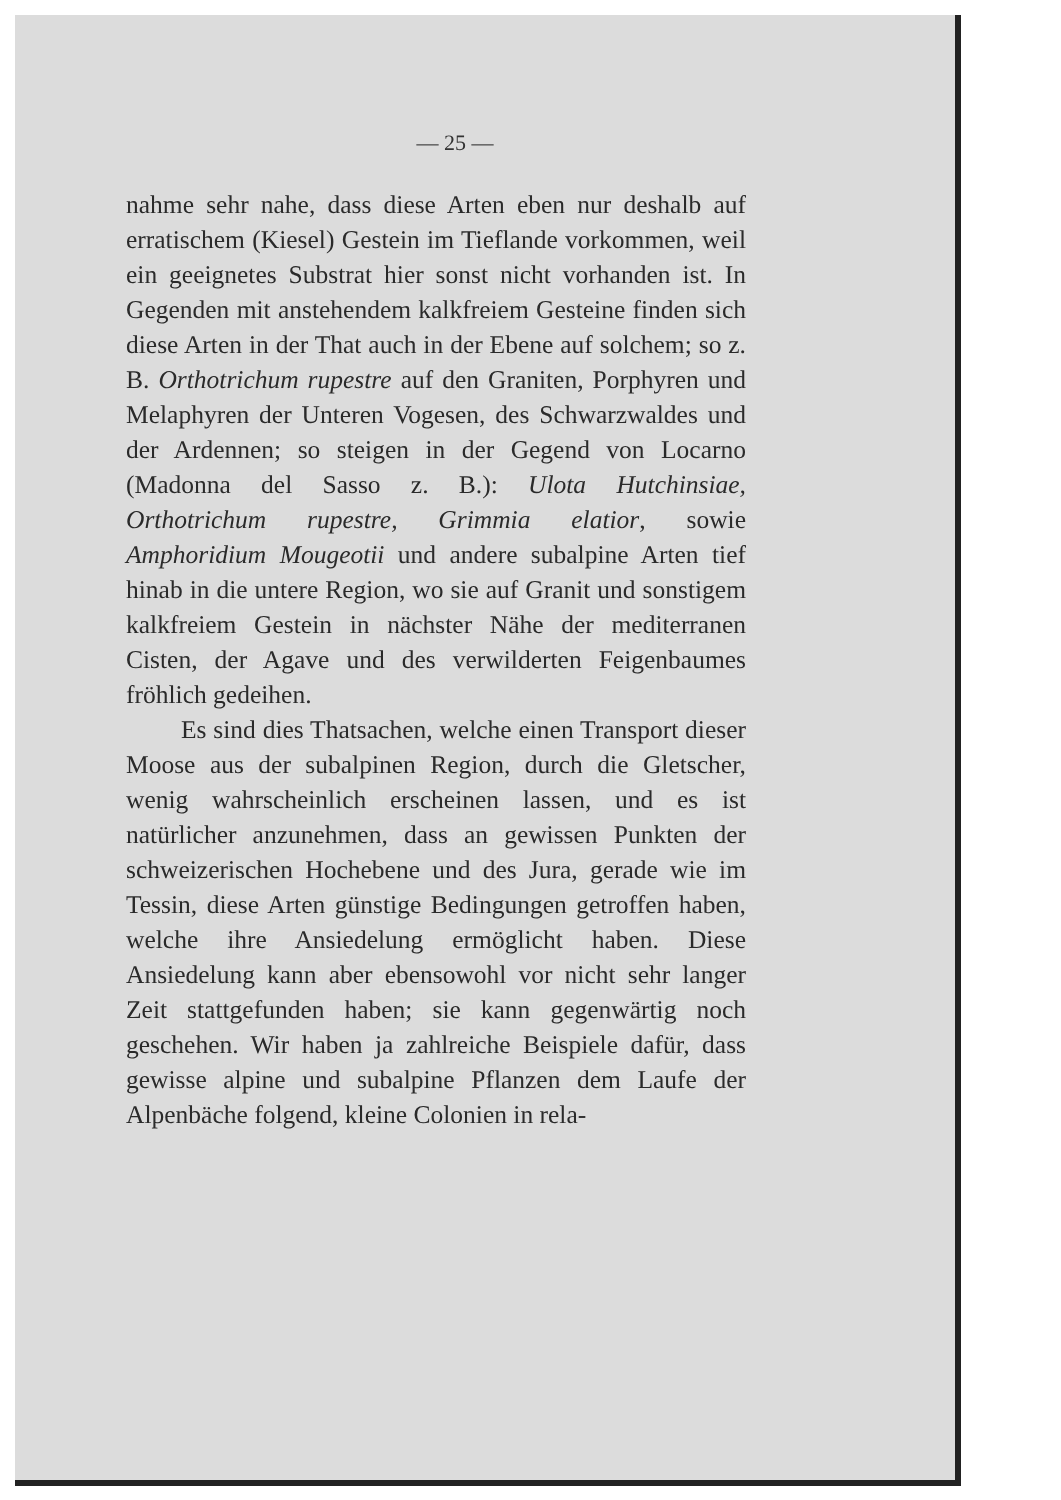— 25 —
nahme sehr nahe, dass diese Arten eben nur deshalb auf erratischem (Kiesel) Gestein im Tief­lande vorkommen, weil ein geeignetes Substrat hier sonst nicht vorhanden ist. In Gegenden mit anstehendem kalkfreiem Gesteine finden sich diese Arten in der That auch in der Ebene auf solchem; so z. B. Orthotrichum rupestre auf den Graniten, Porphyren und Melaphyren der Unteren Vogesen, des Schwarzwaldes und der Ardennen; so steigen in der Gegend von Locarno (Madonna del Sasso z. B.): Ulota Hutchinsiae, Orthotrichum rupestre, Grimmia elatior, sowie Amphoridium Mougeotii und andere subalpine Arten tief hinab in die untere Region, wo sie auf Granit und sonstigem kalkfreiem Gestein in nächster Nähe der mediterranen Cisten, der Agave und des verwilderten Feigenbaumes fröhlich ge­deihen.
Es sind dies Thatsachen, welche einen Trans­port dieser Moose aus der subalpinen Region, durch die Gletscher, wenig wahrscheinlich er­scheinen lassen, und es ist natürlicher anzu­nehmen, dass an gewissen Punkten der schwei­zerischen Hochebene und des Jura, gerade wie im Tessin, diese Arten günstige Bedingungen getroffen haben, welche ihre Ansiedelung ermög­licht haben. Diese Ansiedelung kann aber eben­sowohl vor nicht sehr langer Zeit stattgefunden haben; sie kann gegenwärtig noch geschehen. Wir haben ja zahlreiche Beispiele dafür, dass gewisse alpine und subalpine Pflanzen dem Laufe der Alpenbäche folgend, kleine Colonien in rela-